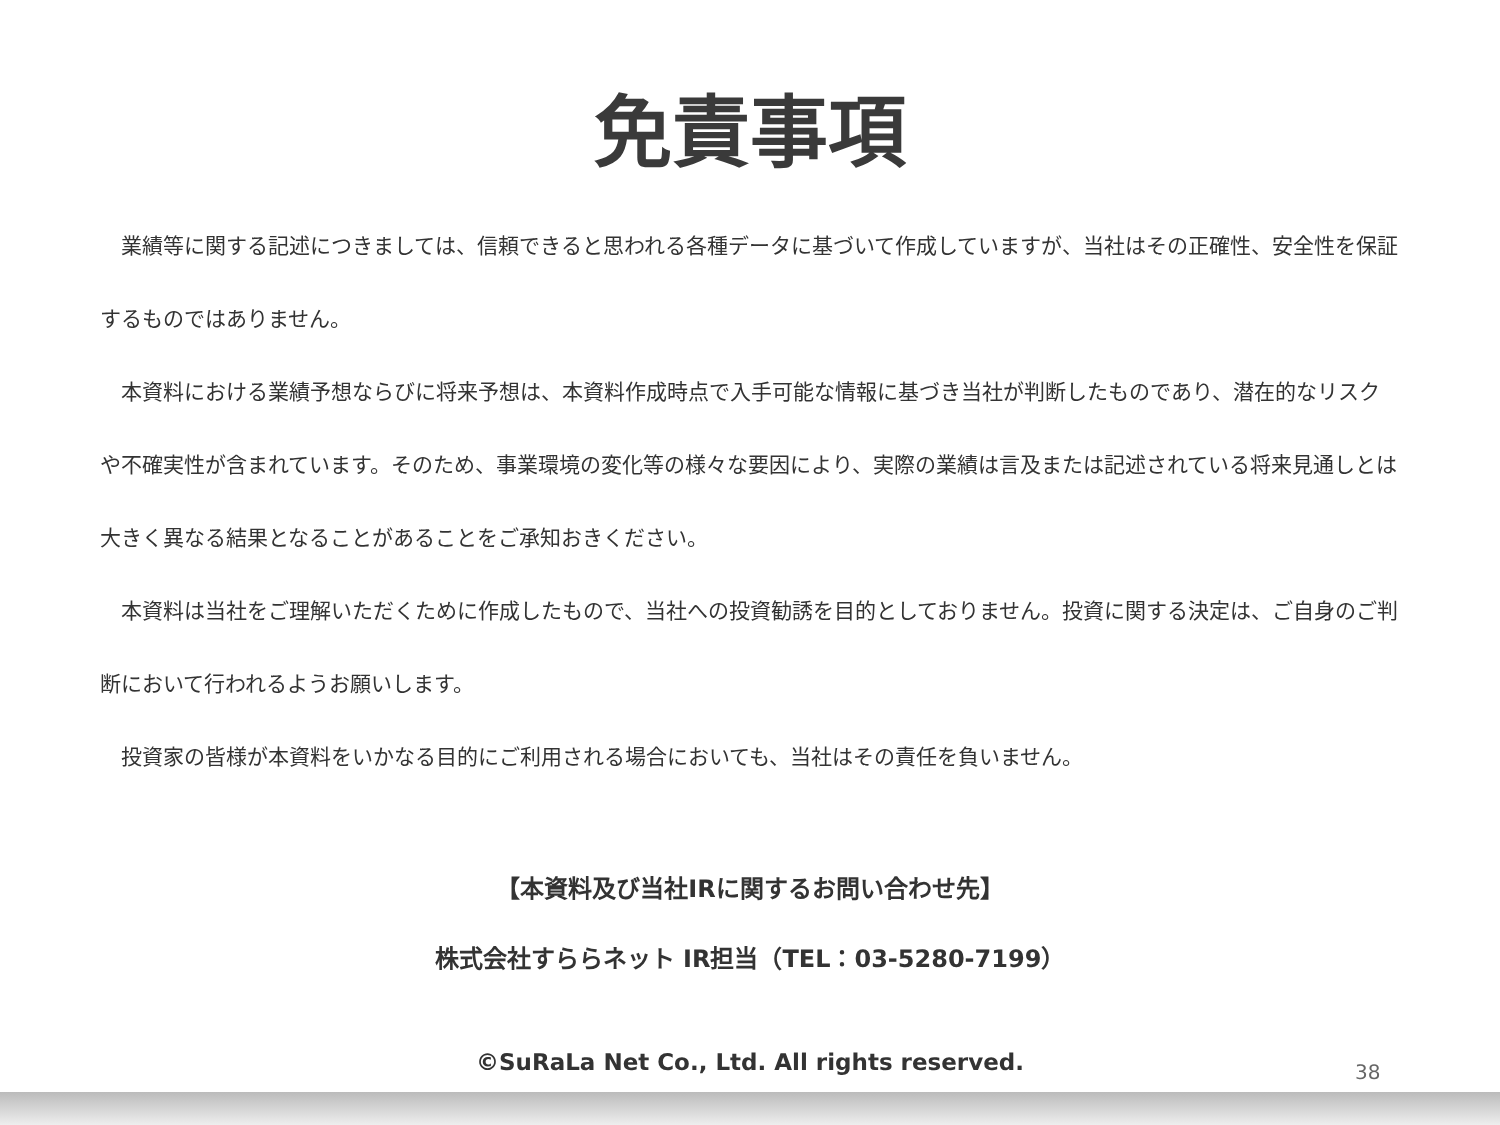免責事項
　業績等に関する記述につきましては、信頼できると思われる各種データに基づいて作成していますが、当社はその正確性、安全性を保証するものではありません。
　本資料における業績予想ならびに将来予想は、本資料作成時点で入手可能な情報に基づき当社が判断したものであり、潜在的なリスクや不確実性が含まれています。そのため、事業環境の変化等の様々な要因により、実際の業績は言及または記述されている将来見通しとは大きく異なる結果となることがあることをご承知おきください。
　本資料は当社をご理解いただくために作成したもので、当社への投資勧誘を目的としておりません。投資に関する決定は、ご自身のご判断において行われるようお願いします。
　投資家の皆様が本資料をいかなる目的にご利用される場合においても、当社はその責任を負いません。
【本資料及び当社IRに関するお問い合わせ先】
株式会社すららネット IR担当（TEL：03-5280-7199）
©SuRaLa Net Co., Ltd. All rights reserved.
38